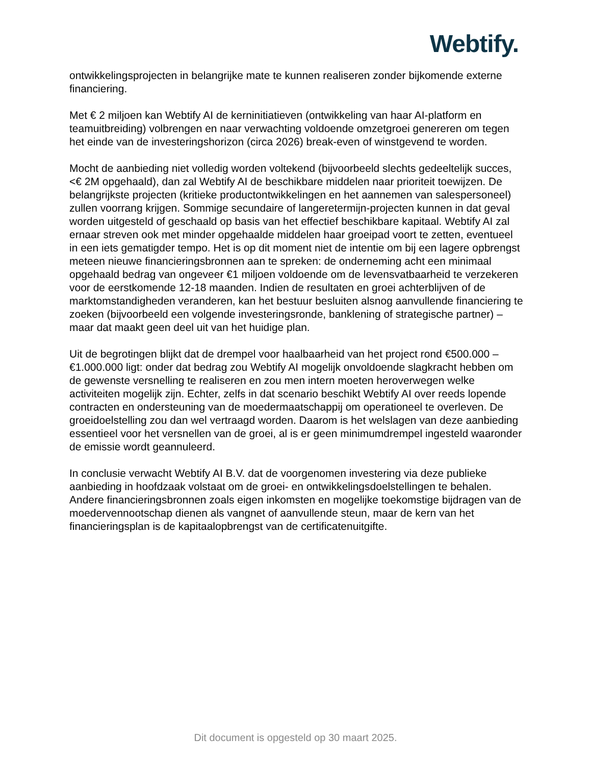Webtify.
ontwikkelingsprojecten in belangrijke mate te kunnen realiseren zonder bijkomende externe financiering.
Met € 2 miljoen kan Webtify AI de kerninitiatieven (ontwikkeling van haar AI-platform en teamuitbreiding) volbrengen en naar verwachting voldoende omzetgroei genereren om tegen het einde van de investeringshorizon (circa 2026) break-even of winstgevend te worden.
Mocht de aanbieding niet volledig worden voltekend (bijvoorbeeld slechts gedeeltelijk succes, <€ 2M opgehaald), dan zal Webtify AI de beschikbare middelen naar prioriteit toewijzen. De belangrijkste projecten (kritieke productontwikkelingen en het aannemen van salespersoneel) zullen voorrang krijgen. Sommige secundaire of langeretermijn-projecten kunnen in dat geval worden uitgesteld of geschaald op basis van het effectief beschikbare kapitaal. Webtify AI zal ernaar streven ook met minder opgehaalde middelen haar groeipad voort te zetten, eventueel in een iets gematigder tempo. Het is op dit moment niet de intentie om bij een lagere opbrengst meteen nieuwe financieringsbronnen aan te spreken: de onderneming acht een minimaal opgehaald bedrag van ongeveer €1 miljoen voldoende om de levensvatbaarheid te verzekeren voor de eerstkomende 12-18 maanden. Indien de resultaten en groei achterblijven of de marktomstandigheden veranderen, kan het bestuur besluiten alsnog aanvullende financiering te zoeken (bijvoorbeeld een volgende investeringsronde, banklening of strategische partner) – maar dat maakt geen deel uit van het huidige plan.
Uit de begrotingen blijkt dat de drempel voor haalbaarheid van het project rond €500.000 – €1.000.000 ligt: onder dat bedrag zou Webtify AI mogelijk onvoldoende slagkracht hebben om de gewenste versnelling te realiseren en zou men intern moeten heroverwegen welke activiteiten mogelijk zijn. Echter, zelfs in dat scenario beschikt Webtify AI over reeds lopende contracten en ondersteuning van de moedermaatschappij om operationeel te overleven. De groeidoelstelling zou dan wel vertraagd worden. Daarom is het welslagen van deze aanbieding essentieel voor het versnellen van de groei, al is er geen minimumdrempel ingesteld waaronder de emissie wordt geannuleerd.
In conclusie verwacht Webtify AI B.V. dat de voorgenomen investering via deze publieke aanbieding in hoofdzaak volstaat om de groei- en ontwikkelingsdoelstellingen te behalen. Andere financieringsbronnen zoals eigen inkomsten en mogelijke toekomstige bijdragen van de moedervennootschap dienen als vangnet of aanvullende steun, maar de kern van het financieringsplan is de kapitaalopbrengst van de certificatenuitgifte.
Dit document is opgesteld op 30 maart 2025.